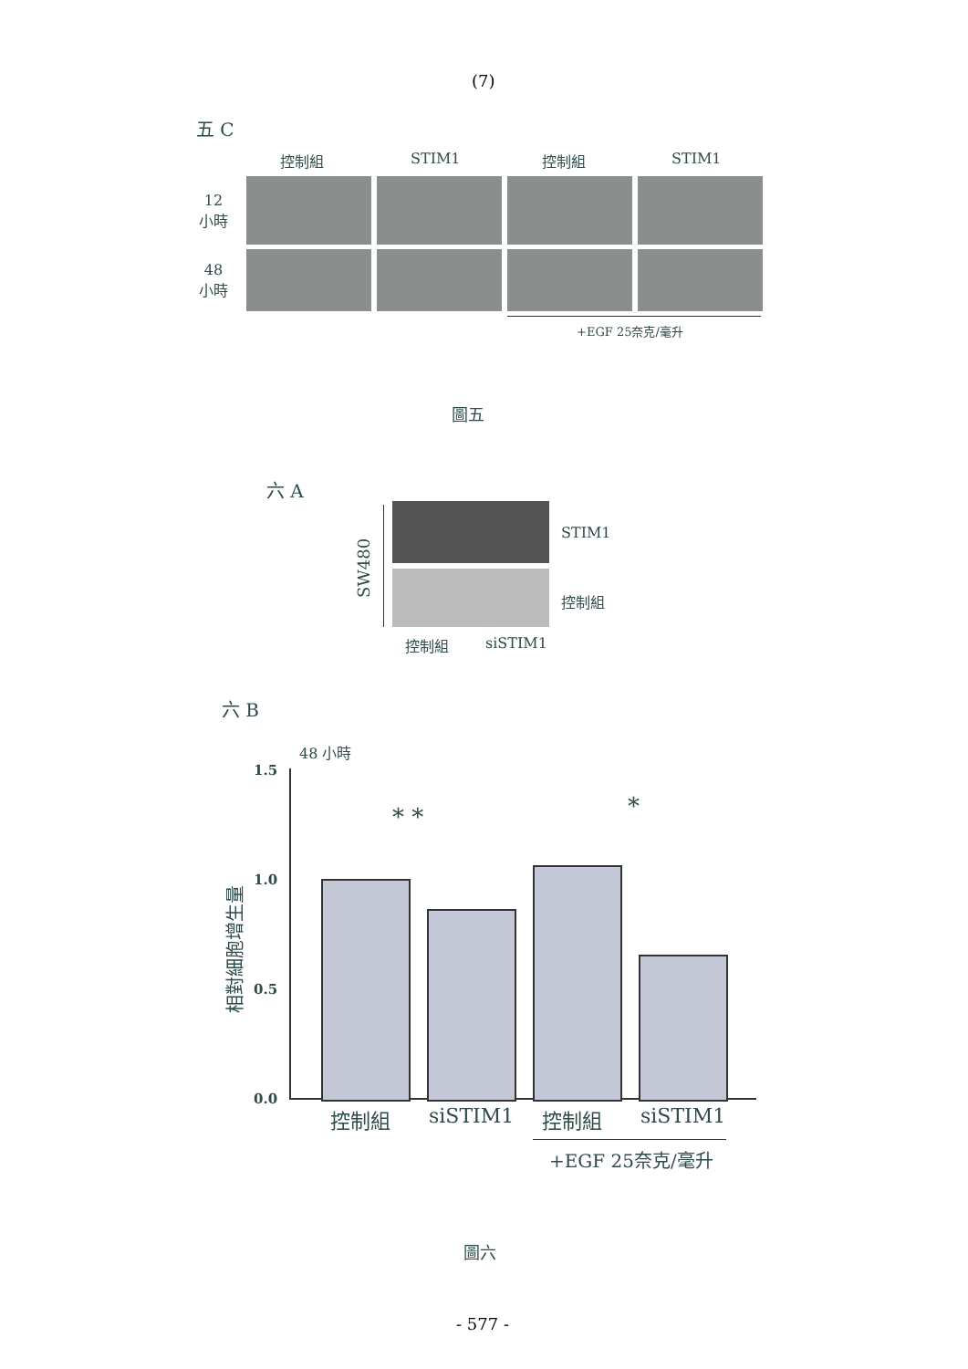(7)
五 C
控制組 STIM1 控制組 STIM1
12
小時
48
小時
+EGF 25奈克/毫升
圖五
六 A
SW480
STIM1
控制組
控制組 siSTIM1
六 B
48 小時
1.5
1.0
0.5
0.0
相對細胞增生量
* * *
控制組 siSTIM1 控制組 siSTIM1
+EGF 25奈克/毫升
圖六
- 577 -